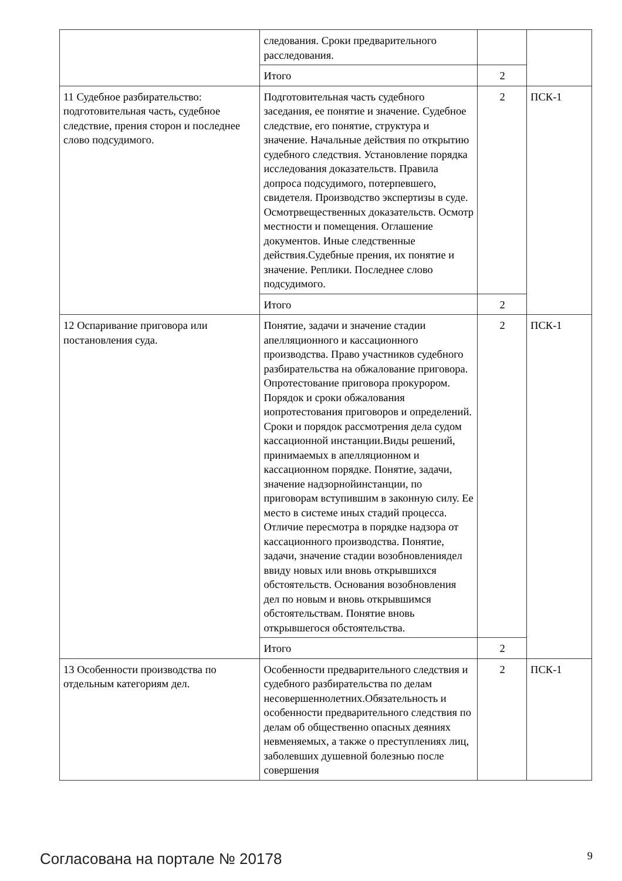| | следования. Сроки предварительного расследования. | | |
| | Итого | 2 | |
| 11 Судебное разбирательство: подготовительная часть, судебное следствие, прения сторон и последнее слово подсудимого. | Подготовительная часть судебного заседания, ее понятие и значение. Судебное следствие, его понятие, структура и значение. Начальные действия по открытию судебного следствия. Установление порядка исследования доказательств. Правила допроса подсудимого, потерпевшего, свидетеля. Производство экспертизы в суде. Осмотрвещественных доказательств. Осмотр местности и помещения. Оглашение документов. Иные следственные действия.Судебные прения, их понятие и значение. Реплики. Последнее слово подсудимого. | 2 | ПСК-1 |
| | Итого | 2 | |
| 12 Оспаривание приговора или постановления суда. | Понятие, задачи и значение стадии апелляционного и кассационного производства. Право участников судебного разбирательства на обжалование приговора. Опротестование приговора прокурором. Порядок и сроки обжалования иопротестования приговоров и определений. Сроки и порядок рассмотрения дела судом кассационной инстанции.Виды решений, принимаемых в апелляционном и кассационном порядке. Понятие, задачи, значение надзорнойинстанции, по приговорам вступившим в законную силу. Ее место в системе иных стадий процесса. Отличие пересмотра в порядке надзора от кассационного производства. Понятие, задачи, значение стадии возобновлениядел ввиду новых или вновь открывшихся обстоятельств. Основания возобновления дел по новым и вновь открывшимся обстоятельствам. Понятие вновь открывшегося обстоятельства. | 2 | ПСК-1 |
| | Итого | 2 | |
| 13 Особенности производства по отдельным категориям дел. | Особенности предварительного следствия и судебного разбирательства по делам несовершеннолетних.Обязательность и особенности предварительного следствия по делам об общественно опасных деяниях невменяемых, а также о преступлениях лиц, заболевших душевной болезнью после совершения | 2 | ПСК-1 |
Согласована на портале № 20178 9